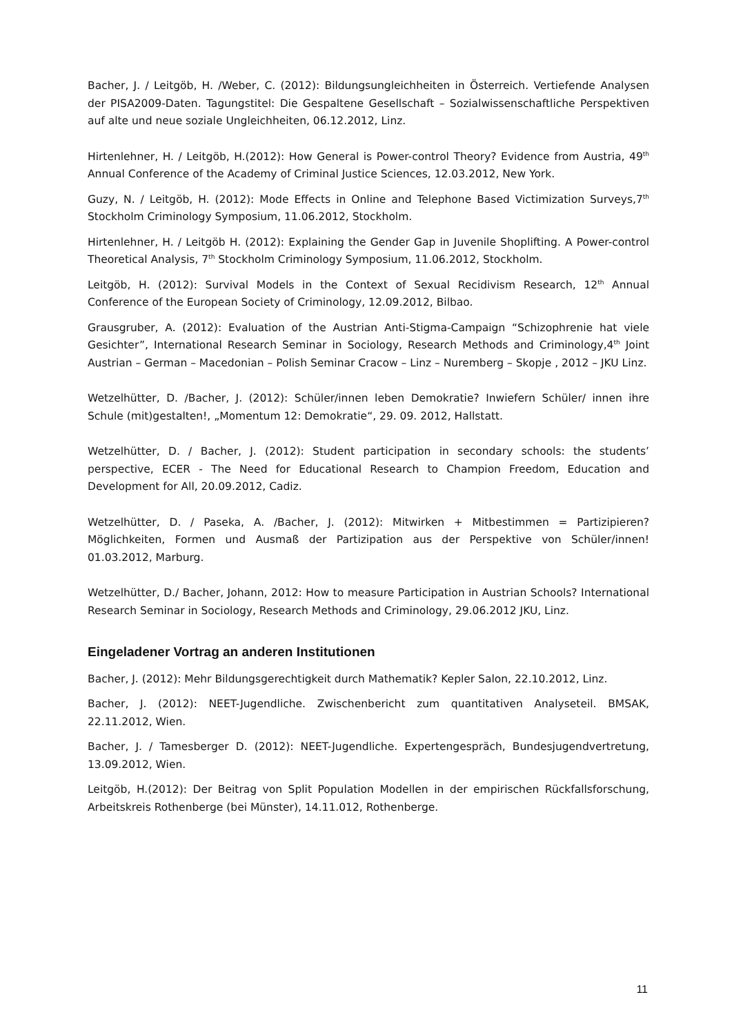Bacher, J. / Leitgöb, H. /Weber, C. (2012): Bildungsungleichheiten in Österreich. Vertiefende Analysen der PISA2009-Daten. Tagungstitel: Die Gespaltene Gesellschaft – Sozialwissenschaftliche Perspektiven auf alte und neue soziale Ungleichheiten, 06.12.2012, Linz.
Hirtenlehner, H. / Leitgöb, H.(2012): How General is Power-control Theory? Evidence from Austria, 49<sup>th</sup> Annual Conference of the Academy of Criminal Justice Sciences, 12.03.2012, New York.
Guzy, N. / Leitgöb, H. (2012): Mode Effects in Online and Telephone Based Victimization Surveys,7<sup>th</sup> Stockholm Criminology Symposium, 11.06.2012, Stockholm.
Hirtenlehner, H. / Leitgöb H. (2012): Explaining the Gender Gap in Juvenile Shoplifting. A Power-control Theoretical Analysis, 7<sup>th</sup> Stockholm Criminology Symposium, 11.06.2012, Stockholm.
Leitgöb, H. (2012): Survival Models in the Context of Sexual Recidivism Research, 12<sup>th</sup> Annual Conference of the European Society of Criminology, 12.09.2012, Bilbao.
Grausgruber, A. (2012): Evaluation of the Austrian Anti-Stigma-Campaign “Schizophrenie hat viele Gesichter”, International Research Seminar in Sociology, Research Methods and Criminology,4<sup>th</sup> Joint Austrian – German – Macedonian – Polish Seminar Cracow – Linz – Nuremberg – Skopje , 2012 – JKU Linz.
Wetzelhütter, D. /Bacher, J. (2012): Schüler/innen leben Demokratie? Inwiefern Schüler/ innen ihre Schule (mit)gestalten!, „Momentum 12: Demokratie“, 29. 09. 2012, Hallstatt.
Wetzelhütter, D. / Bacher, J. (2012): Student participation in secondary schools: the students’ perspective, ECER - The Need for Educational Research to Champion Freedom, Education and Development for All, 20.09.2012, Cadiz.
Wetzelhütter, D. / Paseka, A. /Bacher, J. (2012): Mitwirken + Mitbestimmen = Partizipieren? Möglichkeiten, Formen und Ausmaß der Partizipation aus der Perspektive von Schüler/innen! 01.03.2012, Marburg.
Wetzelhütter, D./ Bacher, Johann, 2012: How to measure Participation in Austrian Schools? International Research Seminar in Sociology, Research Methods and Criminology, 29.06.2012 JKU, Linz.
Eingeladener Vortrag an anderen Institutionen
Bacher, J. (2012): Mehr Bildungsgerechtigkeit durch Mathematik? Kepler Salon, 22.10.2012, Linz.
Bacher, J. (2012): NEET-Jugendliche. Zwischenbericht zum quantitativen Analyseteil. BMSAK, 22.11.2012, Wien.
Bacher, J. / Tamesberger D. (2012): NEET-Jugendliche. Expertengespräch, Bundesjugendvertretung, 13.09.2012, Wien.
Leitgöb, H.(2012): Der Beitrag von Split Population Modellen in der empirischen Rückfallsforschung, Arbeitskreis Rothenberge (bei Münster), 14.11.012, Rothenberge.
11